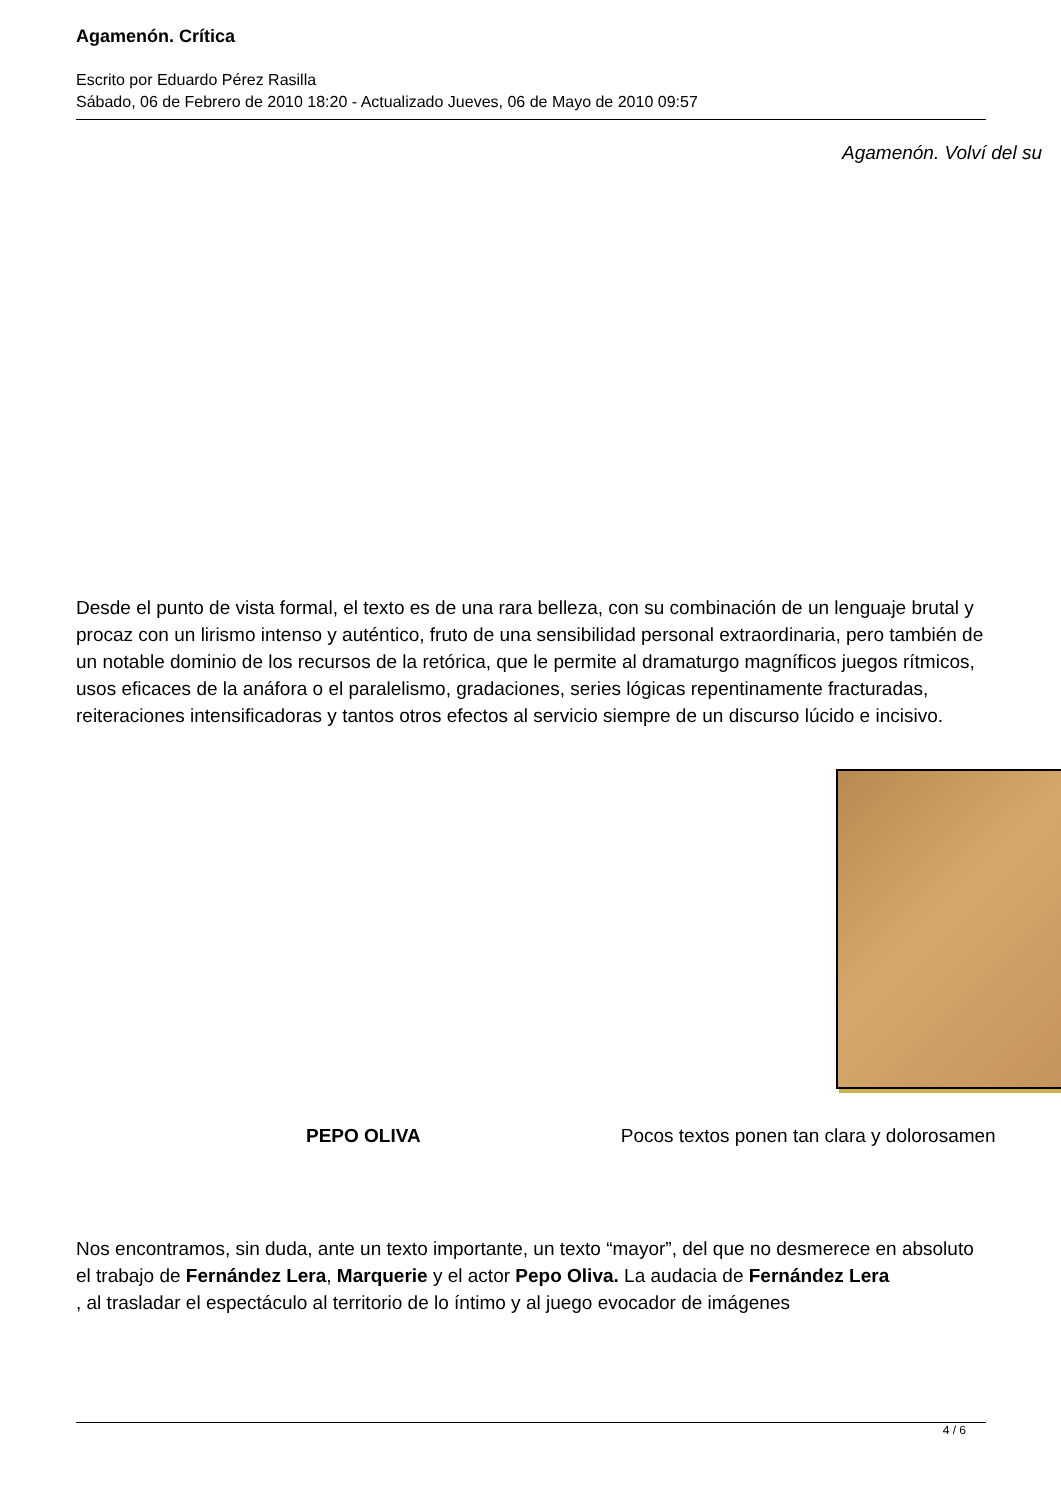Agamenón. Crítica
Escrito por Eduardo Pérez Rasilla
Sábado, 06 de Febrero de 2010 18:20 - Actualizado Jueves, 06 de Mayo de 2010 09:57
Agamenón. Volví del su
Desde el punto de vista formal, el texto es de una rara belleza, con su combinación de un lenguaje brutal y procaz con un lirismo intenso y auténtico, fruto de una sensibilidad personal extraordinaria, pero también de un notable dominio de los recursos de la retórica, que le permite al dramaturgo magníficos juegos rítmicos, usos eficaces de la anáfora o el paralelismo, gradaciones, series lógicas repentinamente fracturadas, reiteraciones intensificadoras y tantos otros efectos al servicio siempre de un discurso lúcido e incisivo.
PEPO OLIVA Pocos textos ponen tan clara y dolorosamen
Nos encontramos, sin duda, ante un texto importante, un texto “mayor”, del que no desmerece en absoluto el trabajo de Fernández Lera, Marquerie y el actor Pepo Oliva. La audacia de Fernández Lera
, al trasladar el espectáculo al territorio de lo íntimo y al juego evocador de imágenes
4 / 6